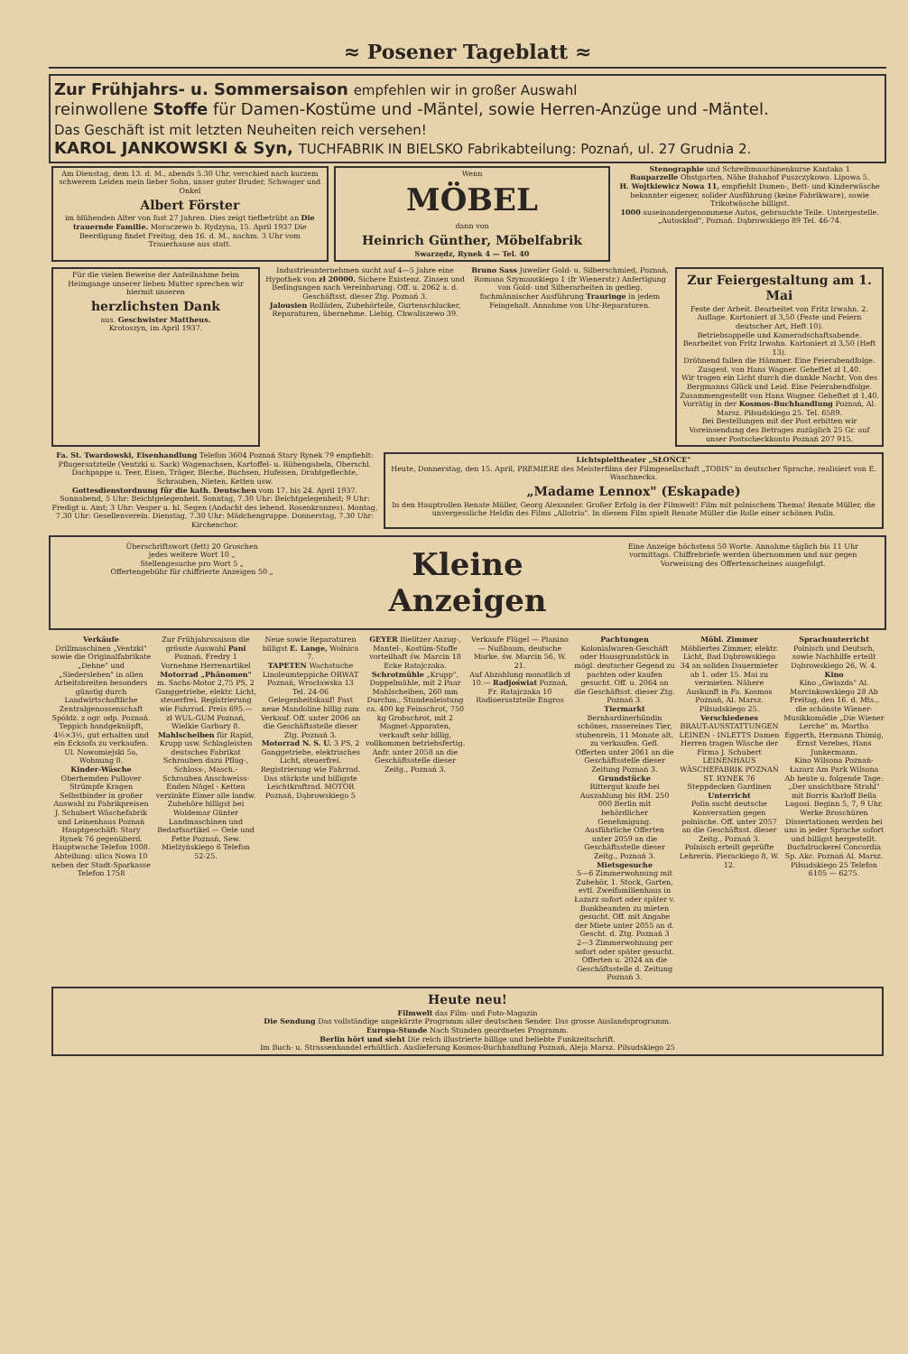≈ Posener Tageblatt ≈
Zur Frühjahrs- u. Sommersaison empfehlen wir in großer Auswahl
reinwollene Stoffe für Damen-Kostüme und -Mäntel, sowie Herren-Anzüge und -Mäntel.
Das Geschäft ist mit letzten Neuheiten reich versehen!
KAROL JANKOWSKI & Syn, TUCHFABRIK IN BIELSKO Fabrikabteilung: Poznań, ul. 27 Grudnia 2.
Am Dienstag, dem 13. d. M., abends 5.30 Uhr, verschied nach kurzem schwerem Leiden mein lieber Sohn, unser guter Bruder, Schwager und Onkel
Albert Förster
im blühenden Alter von fast 27 Jahren. Dies zeigt tiefbetrübt an Die trauernde Familie. Moraczewo b. Rydzyna, 15. April 1937 Die Beerdigung findet Freitag, den 16. d. M., nachm. 3 Uhr vom Trauerhause aus statt.
Wenn
MÖBEL
dann von
Heinrich Günther, Möbelfabrik
Swarzędz, Rynek 4 — Tel. 40
Stenographie und Schreibmaschinenkurse Kantaka 1
Bauparzelle Obstgarten, Nähe Bahnhof Puszczykowo. Lipowa 5.
H. Wojtkiewicz Nowa 11, empfiehlt Damen-, Bett- und Kinderwäsche bekannter eigener, solider Ausführung (keine Fabrikware), sowie Trikotwäsche billigst.
1000 auseinandergenommene Autos, gebrauchte Teile. Untergestelle. „Autoskład", Poznań. Dąbrowskiego 89 Tel. 46-74.
Für die vielen Beweise der Anteilnahme beim Heimgange unserer lieben Mutter sprechen wir hiermit unseren
herzlichsten Dank
aus. Geschwister Mattheus.
Krotoszyn, im April 1937.
Industrieunternehmen sucht auf 4—5 Jahre eine Hypothek von zł 20000. Sichere Existenz. Zinsen und Bedingungen nach Vereinbarung. Off. u. 2062 a. d. Geschäftsst. dieser Ztg. Poznań 3.
Jalousien Rolläden, Zubehörteile, Gurtenschlucker, Reparaturen, übernehme. Liebig, Chwaliszewo 39.
Bruno Sass Juwelier Gold- u. Silberschmied, Poznań, Romana Szymanskiego 1 (fr Wienerstr.) Anfertigung von Gold- und Silberarbeiten in gedieg. fachmännischer Ausführung Trauringe in jedem Feingehalt. Annahme von Uhr-Reparaturen.
Zur Feiergestaltung am 1. Mai
Feste der Arbeit. Bearbeitet von Fritz Irwahn. 2. Auflage. Kartoniert zł 3,50 (Feste und Feiern deutscher Art, Heft 10).
Betriebsappelle und Kameradschaftsabende. Bearbeitet von Fritz Irwahn. Kartoniert zł 3,50 (Heft 13).
Dröhnend fallen die Hämmer. Eine Feierabendfolge. Zusgest. von Hans Wagner. Geheftet zł 1,40.
Wir tragen ein Licht durch die dunkle Nacht. Von des Bergmanns Glück und Leid. Eine Feierabendfolge. Zusammengestellt von Hans Wagner. Geheftet zł 1,40.
Vorrätig in der Kosmos-Buchhandlung Poznań, Al. Marsz. Piłsudskiego 25. Tel. 6589.
Bei Bestellungen mit der Post erbitten wir Voreinsendung des Betrages zuzüglich 25 Gr. auf unser Postscheckkonto Poznań 207 915.
Fa. St. Twardowski, Eisenhandlung Telefon 3604 Poznań Stary Rynek 79 empfiehlt: Pflugersatzteile (Ventzki u. Sack) Wagenachsen, Kartoffel- u. Rübengabeln, Oberschl. Dachpappe u. Teer, Eisen, Träger, Bleche, Buchsen, Hufeisen, Drahtgeflechte, Schrauben, Nieten, Ketten usw.
Gottesdienstordnung für die kath. Deutschen vom 17. bis 24. April 1937. Sonnabend, 5 Uhr: Beichtgelegenheit. Sonntag, 7.30 Uhr: Beichtgelegenheit; 9 Uhr: Predigt u. Amt; 3 Uhr: Vesper u. hl. Segen (Andacht des lebend. Rosenkranzes). Montag, 7.30 Uhr: Gesellenverein. Dienstag, 7.30 Uhr: Mädchengruppe. Donnerstag, 7.30 Uhr: Kirchenchor.
Lichtspieltheater „SŁOŃCE"
Heute, Donnerstag, den 15. April, PREMIERE des Meisterfilms der Filmgesellschaft „TOBIS" in deutscher Sprache, realisiert von E. Waschnecka.
„Madame Lennox" (Eskapade)
In den Hauptrollen Renate Müller, Georg Alexander. Großer Erfolg in der Filmwelt! Film mit polnischem Thema! Renate Müller, die unvergessliche Heldin des Films „Allotria". In diesem Film spielt Renate Müller die Rolle einer schönen Polin.
Überschriftswort (fett) 20 Groschen
jedes weitere Wort 10 „
Stellengesuche pro Wort 5 „
Offertengebühr für chiffrierte Anzeigen 50 „
Kleine Anzeigen
Eine Anzeige höchstens 50 Worte. Annahme täglich bis 11 Uhr vormittags. Chiffrebriefe werden übernommen und nur gegen Vorweisung des Offertenscheines ausgefolgt.
Verkäufe
Drillmaschinen „Ventzki" sowie die Originalfabrikate „Dehne" und „Siedersleben" in allen Arbeitsbreiten besonders günstig durch Landwirtschaftliche Zentralgenossenschaft Spółdz. z ogr. odp. Poznań.
Teppich handgeknüpft, 4½×3½, gut erhalten und ein Ecksofa zu verkaufen. Ul. Nowomiejski 5a, Wohnung 8.
Kinder-Wäsche Oberhemden Pullover Strümpfe Kragen Selbstbinder in großer Auswahl zu Fabrikpreisen J. Schubert Wäschefabrik und Leinenhaus Poznań Hauptgeschäft: Stary Rynek 76 gegenüberd. Hauptwache Telefon 1008. Abteilung: ulica Nowa 10 neben der Stadt-Sparkasse Telefon 1758
Zur Frühjahrssaison die grösste Auswahl Pani Poznań, Fredry 1 Vornehme Herrenartikel
Motorrad „Phänomen" m. Sachs-Motor 2,75 PS, 2 Ganggetriebe, elektr. Licht, steuerfrei. Registrierung wie Fahrrad. Preis 695.— zł WUL-GUM Poznań, Wielkie Garbary 8.
Mahlscheiben für Rapid, Krupp usw. Schlagleisten deutsches Fabrikat Schrauben dazu Pflug-, Schloss-, Masch.- Schrauben Anschweiss-Enden Nägel - Ketten verzinkte Eimer alle landw. Zubehöre billigst bei Woldemar Günter Landmaschinen und Bedarfsartikel — Oele und Fette Poznań, Sew. Mielżyńskiego 6 Telefon 52-25.
Neue sowie Reparaturen billigst E. Lange, Wolnica 7.
TAPETEN Wachstuche Linoleumteppiche ORWAT Poznań, Wrocławska 13 Tel. 24-06
Gelegenheitskauf! Fast neue Mandoline billig zum Verkauf. Off. unter 2006 an die Geschäftsstelle dieser Ztg. Poznań 3.
Motorrad N. S. U. 3 PS, 2 Ganggetriebe, elektrisches Licht, steuerfrei. Registrierung wie Fahrrad. Das stärkste und billigste Leichtkraftrad. MOTOR Poznań, Dąbrowskiego 5
GEYER Bielitzer Anzug-, Mantel-, Kostüm-Stoffe vorteilhaft św. Marcin 18 Ecke Ratajczaka.
Schrotmühle „Krupp", Doppelmühle, mit 2 Paar Mahlscheiben, 260 mm Durchm., Stundenleistung ca. 400 kg Feinschrot, 750 kg Grobschrot, mit 2 Magnet-Apparaten, verkauft sehr billig, vollkommen betriebsfertig. Anfr. unter 2058 an die Geschäftsstelle dieser Zeitg., Poznań 3.
Verkaufe Flügel — Pianino — Nußbaum, deutsche Marke. św. Marcin 56, W. 21.
Auf Abzahlung monatlich zł 10.— Radjoświat Poznań, Fr. Ratajczaka 10 Radioersatzteile Engros
Pachtungen
Kolonialwaren-Geschäft oder Hausgrundstück in mögl. deutscher Gegend zu pachten oder kaufen gesucht. Off. u. 2064 an die Geschäftsst. dieser Ztg. Poznań 3.
Tiermarkt
Bernhardinerhündin schönes, rassereines Tier, stubenrein, 11 Monate alt, zu verkaufen. Gefl. Offerten unter 2061 an die Geschäftsstelle dieser Zeitung Poznań 3.
Grundstücke
Rittergut kaufe bei Auszahlung bis RM. 250 000 Berlin mit behördlicher Genehmigung. Ausführliche Offerten unter 2059 an die Geschäftsstelle dieser Zeitg., Poznań 3.
Mietsgesuche
5—6 Zimmerwohnung mit Zubehör, 1. Stock, Garten, evtl. Zweifamilienhaus in Łazarz sofort oder später v. Bankbeamten zu mieten gesucht. Off. mit Angabe der Miete unter 2055 an d. Gescht. d. Ztg. Poznań 3
2—3 Zimmerwohnung per sofort oder später gesucht. Offerten u. 2024 an die Geschäftsstelle d. Zeitung Poznań 3.
Möbl. Zimmer
Möbliertes Zimmer, elektr. Licht, Bad Dąbrowskiego 34 an soliden Dauermieter ab 1. oder 15. Mai zu vermieten. Nähere Auskunft in Fa. Kosmos Poznań, Al. Marsz. Piłsudskiego 25.
Verschiedenes
BRAUT-AUSSTATTUNGEN LEINEN - INLETTS Damen Herren tragen Wäsche der Firma J. Schubert LEINENHAUS WÄSCHEFABRIK POZNAŃ ST. RYNEK 76 Steppdecken Gardinen
Unterricht
Polin sucht deutsche Konversation gegen polnische. Off. unter 2057 an die Geschäftsst. dieser Zeitg., Poznań 3.
Polnisch erteilt geprüfte Lehrerin. Pierackiego 8, W. 12.
Sprachunterricht Polnisch und Deutsch, sowie Nachhilfe erteilt Dąbrowskiego 26, W. 4.
Kino
Kino „Gwiazda" Al. Marcinkowskiego 28 Ab Freitag, den 16. d. Mts., die schönste Wiener-Musikkomödie „Die Wiener Lerche" m. Martha Eggerth, Hermann Thimig, Ernst Verebes, Hans Junkermann.
Kino Wilsona Poznań-Łazarz Am Park Wilsona Ab heute u. folgende Tage: „Der unsichtbare Strahl" mit Borris Karloff Bella Lugosi. Beginn 5, 7, 9 Uhr.
Werke Broschüren Dissertationen werden bei uns in jeder Sprache sofort und billigst hergestellt. Buchdruckerei Concordia Sp. Akc. Poznań Al. Marsz. Piłsudskiego 25 Telefon 6105 — 6275.
Heute neu!
Filmwelt das Film- und Foto-Magazin
Die Sendung Das vollständige ungekürzte Programm aller deutschen Sender. Das grosse Auslandsprogramm.
Europa-Stunde Nach Stunden geordnetes Programm.
Berlin hört und sieht Die reich illustrierte billige und beliebte Funkzeitschrift.
Im Buch- u. Strassenhandel erhältlich. Auslieferung Kosmos-Buchhandlung Poznań, Aleja Marsz. Piłsudskiego 25